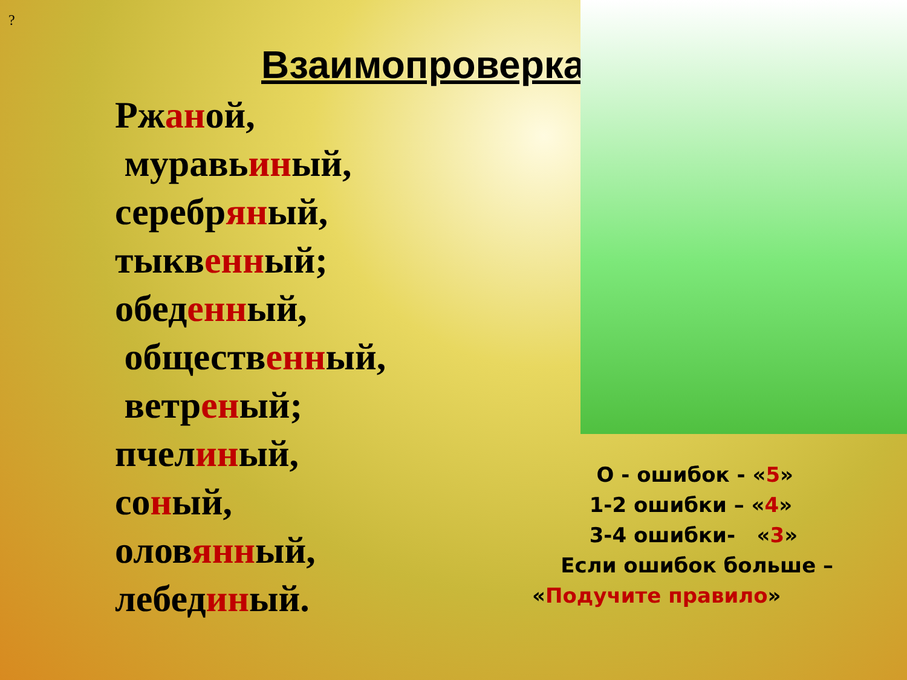?
Взаимопроверка
Ржаной,
муравьиный,
серебряный,
тыквенный;
обеденный,
общественный,
ветреный;
пчелиный,
соный,
оловянный,
лебединый.
О - ошибок - «5»
1-2 ошибки – «4»
3-4 ошибки- «3»
Если ошибок больше –
«Подучите правило»